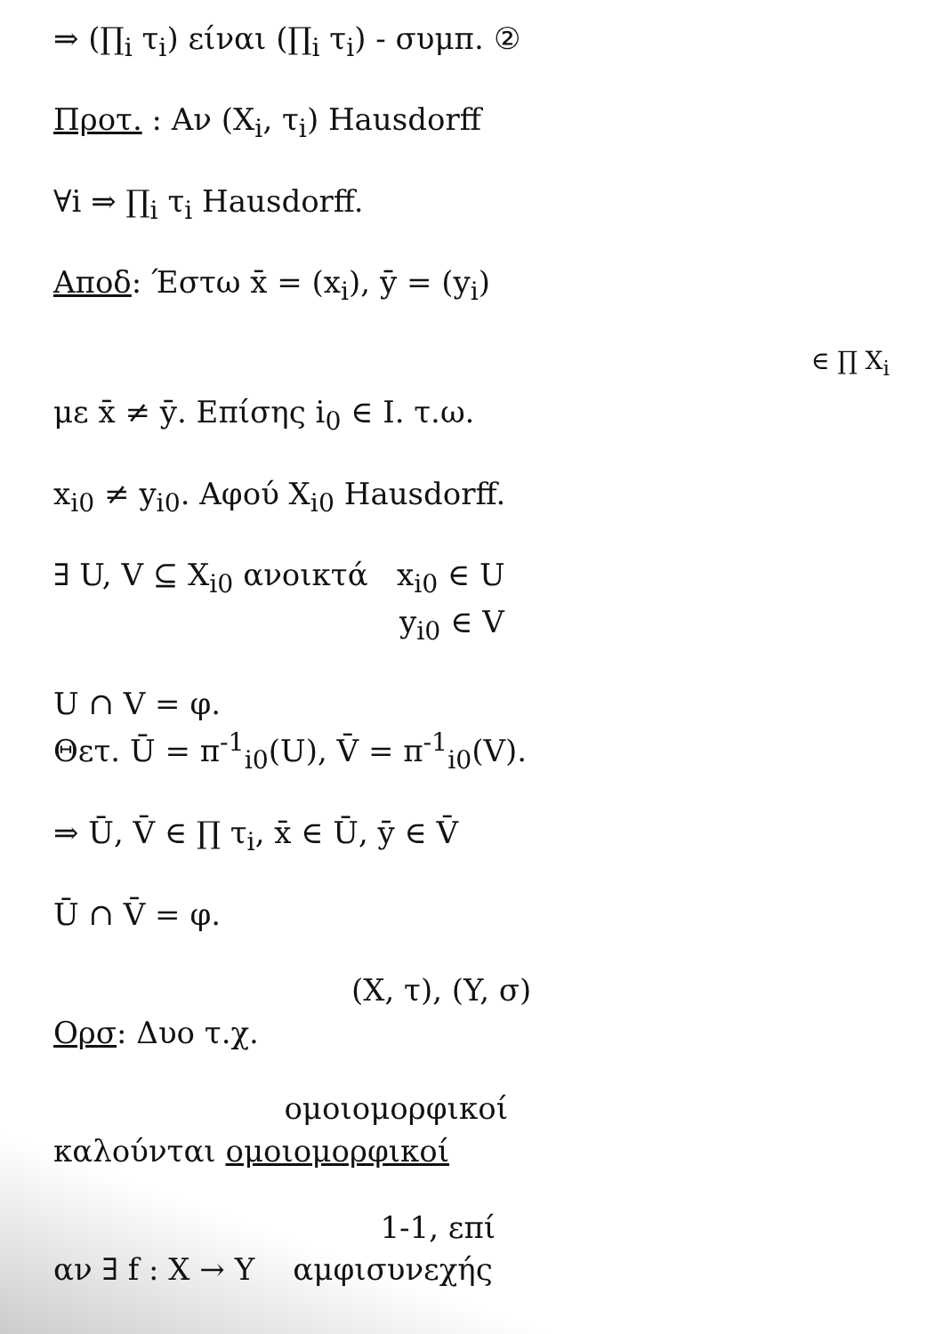⇒ (∏<sub>i</sub> τ<sub>i</sub>) είναι (∏<sub>i</sub> τ<sub>i</sub>) - συμπ. ②
Πρoτ. : Αν (X<sub>i</sub>, τ<sub>i</sub>) Hausdorff
∀i ⇒ ∏<sub>i</sub> τ<sub>i</sub> Hausdorff.
Αποδ: Έστω x̄ = (x<sub>i</sub>), ȳ = (y<sub>i</sub>)
∈ ∏ X<sub>i</sub>
με x̄ ≠ ȳ. Επίσης i<sub>0</sub> ∈ I. τ.ω.
x<sub>i0</sub> ≠ y<sub>i0</sub>. Αφού X<sub>i0</sub> Hausdorff.
∃ U, V ⊆ X<sub>i0</sub> ανοικτά x<sub>i0</sub> ∈ U
y<sub>i0</sub> ∈ V
U ∩ V = φ.
Θετ. Ū = π<sup>-1</sup><sub>i0</sub>(U), V̄ = π<sup>-1</sup><sub>i0</sub>(V).
⇒ Ū, V̄ ∈ ∏ τ<sub>i</sub>, x̄ ∈ Ū, ȳ ∈ V̄
Ū ∩ V̄ = φ.
(X, τ), (Y, σ)
Ορσ: Δυο τ.χ.
ομοιομορφικοί
καλούνται ομοιομορφικοί
1-1, επί
αν ∃ f : X → Y αμφισυνεχής